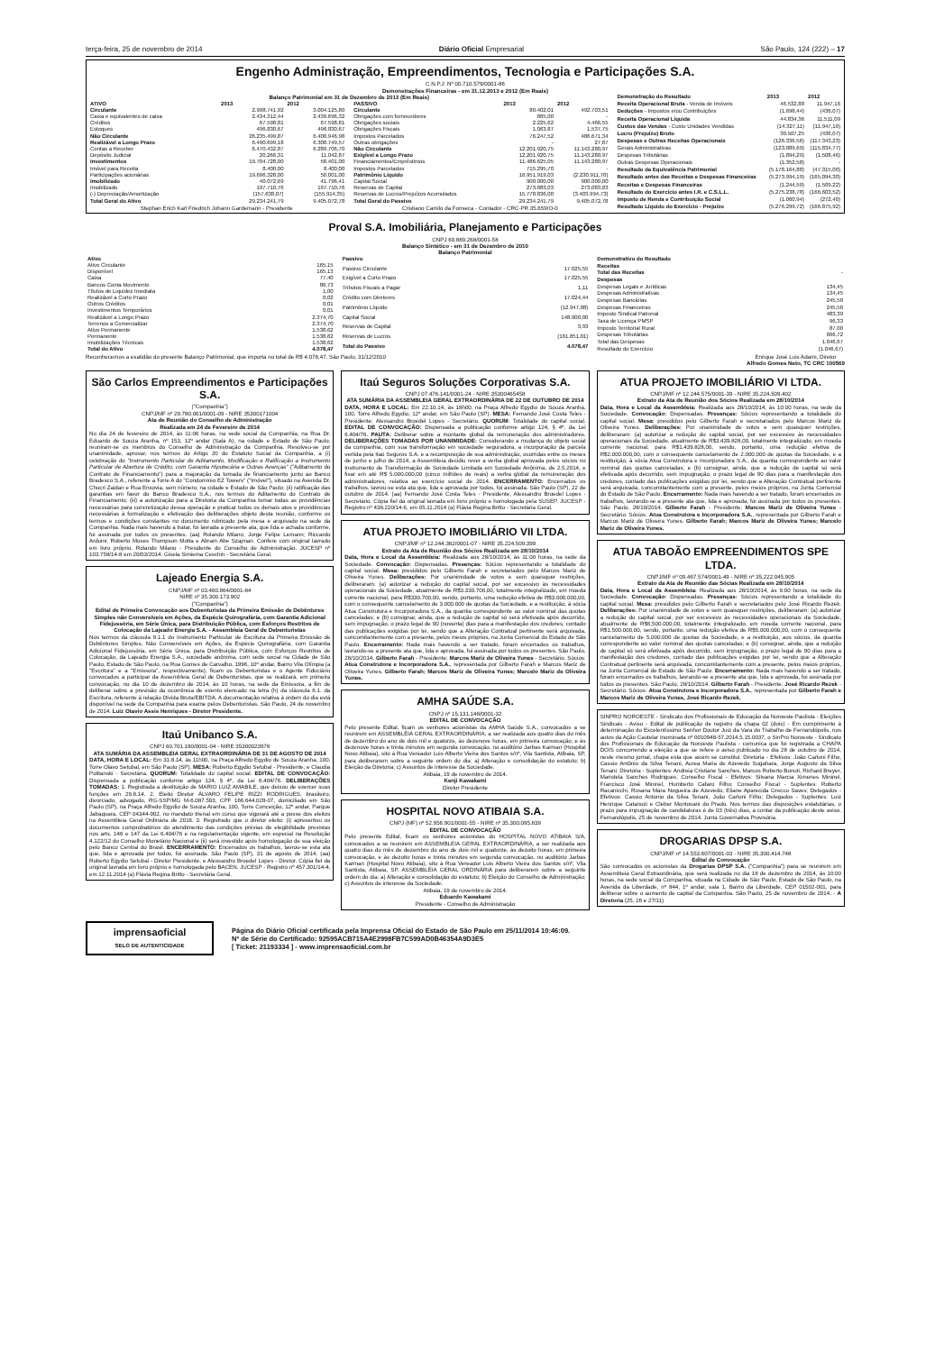terça-feira, 25 de novembro de 2014 Diário Oficial Empresarial São Paulo, 124 (222) – 17
Engenho Administração, Empreendimentos, Tecnologia e Participações S.A.
C.N.P.J: Nº 00.710.579/0001-86
Demonstrações Financeiras - em 31.12.2013 e 2012 (Em Reais)
Balanço Patrimonial em 31 de Dezembro de 2013 (Em Reais)
| ATIVO | 2013 | 2012 |
| --- | --- | --- |
| Circulante | 2.998.741,92 | 3.004.125,80 |
| Caixa e equivalentes de caixa | 2.434.312,44 | 2.439.696,32 |
| Créditos | 67.598,81 | 67.598,81 |
| Estoques | 496.830,67 | 496.830,67 |
| Não Circulante | 26.235.499,87 | 6.400.946,98 |
| Realizável a Longo Prazo | 6.490.699,18 | 6.300.749,57 |
| Contas a Receber | 6.470.432,87 | 6.289.706,70 |
| Depósito Judicial | 20.266,31 | 11.042,87 |
| Investimentos | 19.704.728,00 | 58.401,00 |
| Imóvel para Receita | 8.400,00 | 8.400,00 |
| Participações acionárias | 19.696.328,00 | 50.001,00 |
| Imobilizado | 40.072,69 | 41.796,41 |
| Imobilizado | 197.710,76 | 197.710,76 |
| (-) Depreciação/Amortização | (157.638,07) | (155.914,35) |
| Total Geral do Ativo | 29.234.241,79 | 9.405.072,78 |
| PASSIVO | 2013 | 2012 |
| --- | --- | --- |
| Circulante | 80.402,01 | 492.703,51 |
| Obrigações com fornecedores | 865,00 | - |
| Obrigações sociais | 2.225,62 | 4.466,55 |
| Obrigações Fiscais | 1.063,87 | 1.537,75 |
| Impostos Parcelados | 76.247,52 | 486.671,34 |
| Outras obrigações | - | 27,87 |
| Não Circulante | 12.201.920,75 | 11.143.280,97 |
| Exigível a Longo Prazo | 12.201.920,75 | 11.143.280,97 |
| Financiamentos/Empréstimos | 11.486.625,05 | 11.143.280,97 |
| Impostos Parcelados | 715.295,70 | - |
| Patrimônio Líquido | 16.951.919,03 | (2.230.911,70) |
| Capital Social | 900.000,00 | 900.000,00 |
| Reservas de Capital | 273.083,03 | 273.083,03 |
| Reservas de Lucros/Prejuízos Acumulados | 15.778.836,00 | (3.403.994,73) |
| Total Geral do Passivo | 29.234.241,79 | 9.405.072,78 |
Stephan Erich Karl Friedrich Johann Gardemann - Presidente Cristiano Camilo da Fonseca - Contador - CRC-PR 35.659/O-0
| Demonstração do Resultado | 2013 | 2012 |
| --- | --- | --- |
| Receita Operacional Bruta - Venda de Imóveis | 46.532,80 | 11.947,16 |
| Deduções - Impostos e/ou Contribuições | (1.698,44) | (436,07) |
| Receita Operacional Líquida | 44.834,36 | 11.511,09 |
| Custos das Vendas - Custo Unidades Vendidas | (14.327,11) | (11.947,16) |
| Lucro (Prejuízo) Bruto | 30.507,25 | (436,07) |
| Despesas e Outras Receitas Operacionais | (126.336,56) | (117.343,23) |
| Gerais Administrativas | (123.089,69) | (115.834,77) |
| Despesas Tributárias | (1.894,29) | (1.508,46) |
| Outras Despesas Operacionais | (1.352,58) | - |
| Resultado da Equivalência Patrimonial | (5.178.164,88) | (47.315,00) |
| Resultado antes das Receitas e Despesas Financeiras | (5.273.994,19) | (165.094,30) |
| Receitas e Despesas Financeiras | (1.244,59) | (1.509,22) |
| Resultado do Exercício antes I.R. e C.S.L.L. | (5.275.238,78) | (166.603,52) |
| Imposto de Renda e Contribuição Social | (1.060,94) | (272,40) |
| Resultado Líquido do Exercício - Prejuízo | (5.276.299,72) | (166.875,92) |
Proval S.A. Imobiliária, Planejamento e Participações
CNPJ 60.889.268/0001-58
Balanço Sintético - em 31 de Dezembro de 2010
Balanço Patrimonial
| Ativo | |
| --- | --- |
| Ativo Circulante | 165,15 |
| Disponível | 165,13 |
| Caixa | 77,40 |
| Bancos Conta Movimento | 86,73 |
| Títulos de Liquidez Imediata | 1,00 |
| Realizável a Curto Prazo | 0,02 |
| Outros Créditos | 0,01 |
| Investimentos Temporários | 0,01 |
| Realizável a Longo Prazo | 2.374,70 |
| Terrenos a Comercializar | 2.374,70 |
| Ativo Permanente | 1.538,62 |
| Permanente | 1.538,62 |
| Imobilizações Técnicas | 1.538,62 |
| Total do Ativo | 4.078,47 |
| Passivo | |
| --- | --- |
| Passivo Circulante | 17.025,55 |
| Exigível a Curto Prazo | 17.025,55 |
| Tributos Fiscais a Pagar | 1,11 |
| Crédito com Diretores | 17.024,44 |
| Patrimônio Líquido | (12.947,08) |
| Capital Social | 148.900,00 |
| Reservas de Capital | 3,93 |
| Reservas de Lucros | (161.851,01) |
| Total do Passivo | 4.078,47 |
| Demonstrativo do Resultado | |
| --- | --- |
| Receitas | |
| Total das Receitas | - |
| Despesas | |
| Despesas Legais e Jurídicas | 134,45 |
| Despesas Administrativas | 134,45 |
| Despesas Bancárias | 245,50 |
| Despesas Financeiras | 245,50 |
| Imposto Sindical Patronal | 483,39 |
| Taxa de Licença PMSP | 96,33 |
| Imposto Territorial Rural | 87,00 |
| Despesas Tributárias | 666,72 |
| Total das Despesas | 1.046,67 |
| Resultado do Exercício | (1.046,67) |
Reconhecemos a exatidão do presente Balanço Patrimonial, que importa no total de R$ 4.078,47. São Paulo, 31/12/2010 Enrique José Luis Adami, Diretor
Alfredo Gomes Neto, TC CRC 100569
São Carlos Empreendimentos e Participações S.A.
("Companhia")
CNPJ/MF nº 29.780.061/0001-09 - NIRE 35300171004
Ata de Reunião do Conselho de Administração
Realizada em 24 de Fevereiro de 2014
No dia 24 de fevereiro de 2014, às 11:00 horas, na sede social da Companhia, na Rua Dr. Eduardo de Souza Aranha, nº 153, 12º andar (Sala A), na cidade e Estado de São Paulo, reuniram-se os membros do Conselho de Administração da Companhia. Resolveu-se por unanimidade, aprovar, nos termos do Artigo 20 do Estatuto Social da Companhia, a (i) celebração do "Instrumento Particular de Aditamento, Modificação e Ratificação a Instrumento Particular de Abertura de Crédito, com Garantia Hipotecária e Outras Avenças" ("Aditamento do Contrato de Financiamento") para a majoração da tomada de financiamento junto ao Banco Bradesco S.A., referente a Torre A do "Condomínio EZ Towers" ("Imóvel"), situado na Avenida Dr. Chucri Zaidan e Rua Enxovia, sem número, na cidade e Estado de São Paulo; (ii) ratificação das garantias em favor do Banco Bradesco S.A., nos termos do Aditamento do Contrato de Financiamento; (iii) a autorização para a Diretoria da Companhia tomar todas as providências necessárias para concretização dessa operação e praticar todos os demais atos e providências necessárias à formalização e efetivação das deliberações objeto desta reunião, conforme os termos e condições constantes no documento rubricado pela mesa e arquivado na sede da Companhia. Nada mais havendo a tratar, foi lavrada a presente ata, que lida e achada conforme, foi assinada por todos os presentes. (aa) Rolando Milano; Jorge Felipe Lemann; Riccardo Arduini; Roberto Moses Thompson Motta e Abram Abe Szajman. Confere com original lavrado em livro próprio. Rolando Milano - Presidente do Conselho de Administração. JUCESP nº 103.758/14-8 em 20/03/2014. Gisela Simiema Ceschin - Secretária Geral.
Lajeado Energia S.A.
CNPJ/MF nº 03.460.864/0001-84
NIRE nº 35.300.173.902
("Companhia")
Edital de Primeira Convocação aos Debenturistas da Primeira Emissão de Debêntures Simples não Conversíveis em Ações, da Espécie Quirografária, com Garantia Adicional Fidejussória, em Série Única, para Distribuição Pública, com Esforços Restritos de Colocação da Lajeado Energia S.A. - Assembleia Geral de Debenturistas
Nos termos da cláusula 9.1.1 do Instrumento Particular de Escritura da Primeira Emissão de Debêntures Simples, Não Conversíveis em Ações, da Espécie Quirografária, com Garantia Adicional Fidejussória, em Série Única, para Distribuição Pública, com Esforços Restritos de Colocação, da Lajeado Energia S.A., sociedade anônima, com sede social na Cidade de São Paulo, Estado de São Paulo, na Rua Gomes de Carvalho, 1996, 10º andar, Bairro Vila Olímpia (a "Escritura" e a "Emissora", respectivamente), ficam os Debenturistas e o Agente Fiduciário convocados a participar da Assembleia Geral de Debenturistas, que se realizará, em primeira convocação, no dia 10 de dezembro de 2014, às 10 horas, na sede da Emissora, a fim de deliberar sobre a previsão da ocorrência de evento elencado na letra (h) da cláusula 6.1. da Escritura, referente à relação Dívida Bruta/EBITDA. A documentação relativa à ordem do dia está disponível na sede da Companhia para exame pelos Debenturistas. São Paulo, 24 de novembro de 2014. Luiz Otavio Assis Henriques - Diretor Presidente.
Itaú Unibanco S.A.
CNPJ 60.701.190/0001-04 - NIRE 35300023978
ATA SUMÁRIA DA ASSEMBLEIA GERAL EXTRAORDINÁRIA DE 31 DE AGOSTO DE 2014
DATA, HORA E LOCAL: Em 31.8.14, às 11h00, na Praça Alfredo Egydio de Souza Aranha, 100, Torre Olavo Setubal, em São Paulo (SP). MESA: Roberto Egydio Setubal - Presidente; e Claudia Politanski - Secretária. QUORUM: Totalidade do capital social. EDITAL DE CONVOCAÇÃO: Dispensada a publicação conforme artigo 124, § 4º, da Lei 6.404/76. DELIBERAÇÕES TOMADAS: 1. Registrada a destituição de MARIO LUIZ AMABILE, que deixou de exercer suas funções em 29.8.14. 2. Eleito Diretor ÁLVARO FELIPE RIZZI RODRIGUES, brasileiro, divorciado, advogado, RG-SSP/MG M-6.087.593, CPF 166.644.028-07, domiciliado em São Paulo (SP), na Praça Alfredo Egydio de Souza Aranha, 100, Torre Conceição, 12º andar, Parque Jabaquara, CEP 04344-902, no mandato trienal em curso que vigorará até a posse dos eleitos na Assembleia Geral Ordinária de 2016. 3. Registrado que o diretor eleito: (i) apresentou os documentos comprobatórios do atendimento das condições prévias de elegibilidade previstas nos arts. 146 e 147 da Lei 6.404/76 e na regulamentação vigente, em especial na Resolução 4.122/12 do Conselho Monetário Nacional e (ii) será investido após homologação de sua eleição pelo Banco Central do Brasil. ENCERRAMENTO: Encerrados os trabalhos, lavrou-se esta ata que, lida e aprovada por todos, foi assinada. São Paulo (SP), 31 de agosto de 2014. (aa) Roberto Egydio Setubal - Diretor Presidente; e Alexsandro Broedel Lopes - Diretor. Cópia fiel da original lavrada em livro próprio e homologada pelo BACEN. JUCESP - Registro nº 457.301/14-4, em 12.11.2014 (a) Flávia Regina Britto - Secretária Geral.
Itaú Seguros Soluções Corporativas S.A.
CNPJ 07.476.141/0001-24 - NIRE 35300465458
ATA SUMÁRIA DA ASSEMBLEIA GERAL EXTRAORDINÁRIA DE 22 DE OUTUBRO DE 2014
DATA, HORA E LOCAL: Em 22.10.14, às 18h00, na Praça Alfredo Egydio de Souza Aranha, 100, Torre Alfredo Egydio, 12º andar, em São Paulo (SP). MESA: Fernando José Costa Teles - Presidente; Alexsandro Broedel Lopes - Secretário. QUORUM: Totalidade do capital social. EDITAL DE CONVOCAÇÃO: Dispensada a publicação conforme artigo 124, § 4º, da Lei 6.404/76. PAUTA: Deliberar sobre a montante global da remuneração dos administradores. DELIBERAÇÕES TOMADAS POR UNANIMIDADE: Considerando a mudança do objeto social da companhia, com sua transformação em sociedade seguradora, a incorporação da parcela vertida pela Itaú Seguros S.A. e a recomposição de sua administração, ocorridas entre os meses de junho e julho de 2014, a Assembleia decidiu rever a verba global aprovada pelos sócios no Instrumento de Transformação de Sociedade Limitada em Sociedade Anônima, de 2.5.2014, e fixar em até R$ 5.000.000,00 (cinco milhões de reais) a verba global da remuneração dos administradores, relativa ao exercício social de 2014. ENCERRAMENTO: Encerrados os trabalhos, lavrou-se esta ata que, lida e aprovada por todos, foi assinada. São Paulo (SP), 22 de outubro de 2014. (aa) Fernando José Costa Teles - Presidente; Alexsandro Broedel Lopes - Secretário. Cópia fiel da original lavrada em livro próprio e homologada pela SUSEP. JUCESP - Registro nº 438.220/14-6, em 05.11.2014 (a) Flávia Regina Britto - Secretária Geral.
ATUA PROJETO IMOBILIÁRIO VII LTDA.
CNPJ/MF nº 12.244.362/0001-07 - NIRE 35.224.509.399
Extrato da Ata de Reunião dos Sócios Realizada em 28/10/2014
Data, Hora e Local da Assembleia: Realizada aos 28/10/2014, às 11:00 horas, na sede da Sociedade. Convocação: Dispensadas. Presenças: Sócios representando a totalidade do capital social. Mesa: presididos pelo Gilberto Farah e secretariados pelo Marcos Mariz de Oliveira Yunes. Deliberações: Por unanimidade de votos e sem quaisquer restrições, deliberaram: (a) autorizar a redução do capital social, por ser excessivo às necessidades operacionais da Sociedade, atualmente de R$3.330.700,00, totalmente integralizado, em moeda corrente nacional, para R$330.700,00, sendo, portanto, uma redução efetiva de R$3.000.000,00, com o consequente cancelamento de 3.000.000 de quotas da Sociedade, e a restituição, à sócia Atua Construtora e Incorporadora S.A., da quantia correspondente ao valor nominal das quotas canceladas; e (b) consignar, ainda, que a redução de capital só será efetivada após decorrido, sem impugnação, o prazo legal de 90 (noventa) dias para a manifestação dos credores, contado das publicações exigidas por lei, sendo que a Alteração Contratual pertinente será arquivada, concomitantemente com a presente, pelos meios próprios, na Junta Comercial do Estado de São Paulo. Encerramento: Nada mais havendo a ser tratado, foram encerrados os trabalhos, lavrando-se a presente ata que, lida e aprovada, foi assinada por todos os presentes. São Paulo, 28/10/2014. Gilberto Farah - Presidente; Marcos Mariz de Oliveira Yunes - Secretário. Sócios: Atua Construtora e Incorporadora S.A., representada por Gilberto Farah e Marcos Mariz de Oliveira Yunes. Gilberto Farah; Marcos Mariz de Oliveira Yunes; Marcelo Mariz de Oliveira Yunes.
AMHA SAÚDE S.A.
CNPJ nº 15.131.148/0001-32
EDITAL DE CONVOCAÇÃO
Pelo presente Edital, ficam os senhores acionistas da AMHA Saúde S.A., convocados a se reunirem em ASSEMBLÉIA GERAL EXTRAORDINÁRIA, a ser realizada aos quatro dias do mês de dezembro do ano de dois mil e quatorze, às dezenove horas, em primeira convocação, e às dezenove horas e trinta minutos em segunda convocação, no auditório Jarbas Karman (Hospital Novo Atibaia), sito à Rua Vereador Luis Alberto Vieira dos Santos s/nº, Vila Santista, Atibaia, SP, para deliberarem sobre a seguinte ordem do dia: a) Alteração e consolidação do estatuto; b) Eleição da Diretoria; c) Assuntos de interesse da Sociedade.
Atibaia, 19 de novembro de 2014.
Kenji Kawakami
Diretor Presidente
HOSPITAL NOVO ATIBAIA S.A.
CNPJ (MF) nº 52.956.901/0001-55 - NIRE nº 35.300.095.839
EDITAL DE CONVOCAÇÃO
Pelo presente Edital, ficam os senhores acionistas do HOSPITAL NOVO ATIBAIA S/A, convocados a se reunirem em ASSEMBLEIA GERAL EXTRAORDINÁRIA, a ser realizada aos quatro dias do mês de dezembro do ano de dois mil e quatorze, às dezoito horas, em primeira convocação, e às dezoito horas e trinta minutos em segunda convocação, no auditório Jarbas Karman (Hospital Novo Atibaia), sito à Rua Vereador Luis Alberto Vieira dos Santos s/nº, Vila Santista, Atibaia, SP, ASSEMBLÉIA GERAL ORDINÁRIA para deliberarem sobre a seguinte ordem do dia: a) Alteração e consolidação do estatuto; b) Eleição do Conselho de Administração; c) Assuntos de interesse da Sociedade.
Atibaia, 19 de novembro de 2014.
Eduardo Kawakami
Presidente - Conselho de Administração
ATUA PROJETO IMOBILIÁRIO VI LTDA.
CNPJ/MF nº 12.244.575/0001-39 - NIRE 35.224.509.402
Extrato da Ata de Reunião dos Sócios Realizada em 28/10/2014
Data, Hora e Local da Assembleia: Realizada aos 28/10/2014, às 10:00 horas, na sede da Sociedade. Convocação: Dispensadas. Presenças: Sócios representando a totalidade do capital social. Mesa: presididos pelo Gilberto Farah e secretariados pelo Marcos Mariz de Oliveira Yunes. Deliberações: Por unanimidade de votos e sem quaisquer restrições, deliberaram: (a) autorizar a redução do capital social, por ser excessivo às necessidades operacionais da Sociedade, atualmente de R$3.439.828,00, totalmente integralizado, em moeda corrente nacional, para R$1.439.828,00, sendo, portanto, uma redução efetiva de R$2.000.000,00, com o consequente cancelamento de 2.000.000 de quotas da Sociedade, e a restituição, à sócia Atua Construtora e Incorporadora S.A., da quantia correspondente ao valor nominal das quotas canceladas; e (b) consignar, ainda, que a redução de capital só será efetivada após decorrido, sem impugnação, o prazo legal de 90 dias para a manifestação dos credores, contado das publicações exigidas por lei, sendo que a Alteração Contratual pertinente será arquivada, concomitantemente com a presente, pelos meios próprios, na Junta Comercial do Estado de São Paulo. Encerramento: Nada mais havendo a ser tratado, foram encerrados os trabalhos, lavrando-se a presente ata que, lida e aprovada, foi assinada por todos os presentes. São Paulo, 28/10/2014. Gilberto Farah - Presidente; Marcos Mariz de Oliveira Yunes - Secretário. Sócios: Atua Construtora e Incorporadora S.A., representada por Gilberto Farah e Marcos Mariz de Oliveira Yunes. Gilberto Farah; Marcos Mariz de Oliveira Yunes; Marcelo Mariz de Oliveira Yunes.
ATUA TABOÃO EMPREENDIMENTOS SPE LTDA.
CNPJ/MF nº 09.467.574/0001-49 - NIRE nº 35.222.045.905
Extrato da Ata de Reunião das Sócias Realizada em 28/10/2014
Data, Hora e Local da Assembleia: Realizada aos 28/10/2014, às 9:00 horas, na sede da Sociedade. Convocação: Dispensadas. Presenças: Sócios representando a totalidade do capital social. Mesa: presididos pelo Gilberto Farah e secretariados pelo José Ricardo Rezek. Deliberações: Por unanimidade de votos e sem quaisquer restrições, deliberaram: (a) autorizar a redução do capital social, por ser excessivo às necessidades operacionais da Sociedade, atualmente de R$6.500.000,00, totalmente integralizado, em moeda corrente nacional, para R$1.500.000,00, sendo, portanto, uma redução efetiva de R$5.000.000,00, com o consequente cancelamento de 5.000.000 de quotas da Sociedade, e a restituição, aos sócios, da quantia correspondente ao valor nominal das quotas canceladas; e (b) consignar, ainda, que a redução de capital só será efetivada após decorrido, sem impugnação, o prazo legal de 90 dias para a manifestação dos credores, contado das publicações exigidas por lei, sendo que a Alteração Contratual pertinente será arquivada, concomitantemente com a presente, pelos meios próprios, na Junta Comercial do Estado de São Paulo. Encerramento: Nada mais havendo a ser tratado, foram encerrados os trabalhos, lavrando-se a presente ata que, lida e aprovada, foi assinada por todos os presentes. São Paulo, 28/10/2014. Gilberto Farah - Presidente; José Ricardo Rezek - Secretário. Sócios: Atua Construtora e Incorporadora S.A., representada por Gilberto Farah e Marcos Mariz de Oliveira Yunes, José Ricardo Rezek.
SINPRO NOROESTE - Sindicato dos Profissionais de Educação da Noroeste Paulista - Eleições Sindicais - Aviso - Edital de publicação de registro da chapa 02 (dois) - Em cumprimento à determinação do Excelentíssimo Senhor Doutor Juiz da Vara do Trabalho de Fernandópolis, nos autos da Ação Cautelar Inominada nº 0010948-57.2014.5.15.0037, o SinPro Noroeste - Sindicato dos Profissionais de Educação da Noroeste Paulista - comunica que foi registrada a CHAPA DOIS concorrendo a eleição a que se refere o aviso publicado no dia 28 de outubro de 2014, neste mesmo jornal, chapa esta que assim se constitui: Diretoria - Efetivos: João Carloni Filho, Cassio Antônio da Silva Tenani, Aurea Maria de Azevedo Sugahara, Jorge Augusto da Silva Tenani; Diretoria - Suplentes: Andreia Cristiane Sanches, Marcos Roberto Bonuti, Richard Breyer, Maristela Sanches Rodrigues; Conselho Fiscal - Efetivos: Silvana Marcia Ximenes Mininel, Francisco José Mininel, Humberto Cafaro Filho; Conselho Fiscal - Suplentes: Roberto Racanicchi, Rosana Mara Nogueira de Azevedo, Eliane Aparecida Grecco Saves; Delegados - Efetivos: Cassio Antonio da Silva Tenani, João Carloni Filho; Delegados - Suplentes: Luiz Henrique Catanozi e Cleber Montovani do Prado. Nos termos das disposições estatutárias, o prazo para impugnação de candidaturas é de 03 (três) dias, a contar da publicação deste aviso. Fernandópolis, 25 de novembro de 2014. Junta Governativa Provisória.
DROGARIAS DPSP S.A.
CNPJ/MF nº 14.553.607/0001-03 - NIRE 35.300.414.748
Edital de Convocação
São convocados os acionistas da Drogarias DPSP S.A. ("Companhia") para se reunirem em Assembleia Geral Extraordinária, que será realizada no dia 18 de dezembro de 2014, às 10:00 horas, na sede social da Companhia, situada na Cidade de São Paulo, Estado de São Paulo, na Avenida da Liberdade, nº 844, 1º andar, sala 1, Bairro da Liberdade, CEP 01502-001, para deliberar sobre o aumento de capital da Companhia. São Paulo, 25 de novembro de 2014. - A Diretoria (25, 26 e 27/11)
imprensaoficial
SELO DE AUTENTICIDADE
Página do Diário Oficial certificada pela Imprensa Oficial do Estado de São Paulo em 25/11/2014 10:46:09.
Nº de Série do Certificado: 92595ACB715A4E2998FB7C599AD0B46354A9D3E5
[ Ticket: 21193334 ] - www.imprensaoficial.com.br